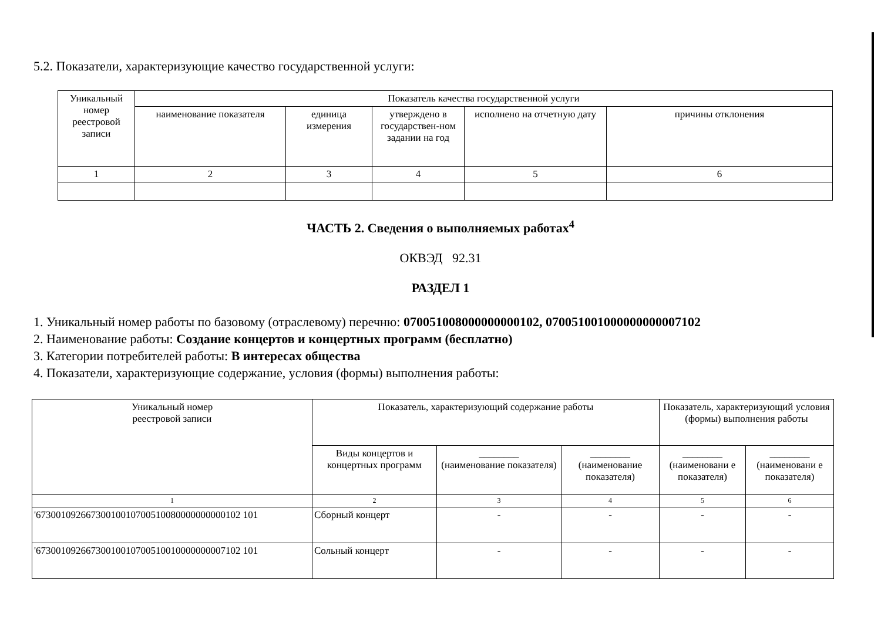5.2. Показатели, характеризующие качество государственной услуги:
| Уникальный номер реестровой записи | Показатель качества государственной услуги | | | | |
| --- | --- | --- | --- | --- | --- |
| | наименование показателя | единица измерения | утверждено в государствен-ном задании на год | исполнено на отчетную дату | причины отклонения |
| 1 | 2 | 3 | 4 | 5 | 6 |
ЧАСТЬ 2. Сведения о выполняемых работах<sup>4</sup>
ОКВЭД 92.31
РАЗДЕЛ 1
1. Уникальный номер работы по базовому (отраслевому) перечню: 070051008000000000102, 070051001000000000007102
2. Наименование работы: Создание концертов и концертных программ (бесплатно)
3. Категории потребителей работы: В интересах общества
4. Показатели, характеризующие содержание, условия (формы) выполнения работы:
| Уникальный номер реестровой записи | Показатель, характеризующий содержание работы | | | Показатель, характеризующий условия (формы) выполнения работы | |
| --- | --- | --- | --- | --- | --- |
| | Виды концертов и концертных программ | ________ (наименование показателя) | ________ (наименование показателя) | ________ (наименовани е показателя) | ________ (наименовани е показателя) |
| 1 | 2 | 3 | 4 | 5 | 6 |
| '67300109266730010010700510080000000000102 101 | Сборный концерт | - | - | - | - |
| '67300109266730010010700510010000000007102 101 | Сольный концерт | - | - | - | - |